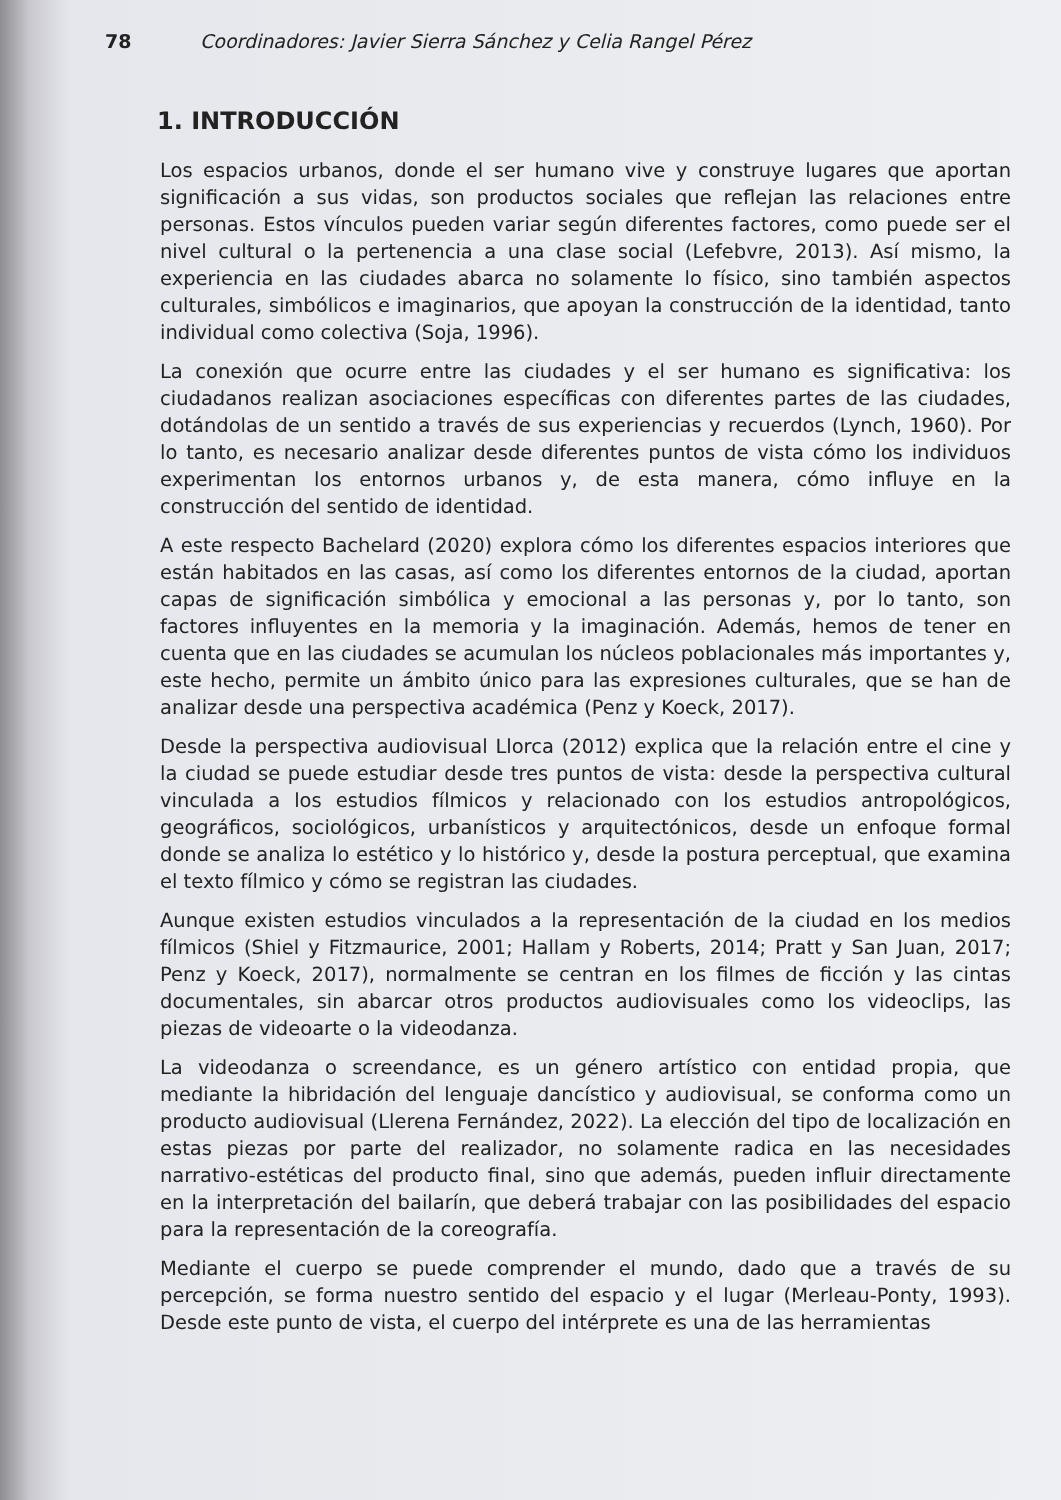78 Coordinadores: Javier Sierra Sánchez y Celia Rangel Pérez
1. INTRODUCCIÓN
Los espacios urbanos, donde el ser humano vive y construye lugares que aportan significación a sus vidas, son productos sociales que reflejan las relaciones entre personas. Estos vínculos pueden variar según diferentes factores, como puede ser el nivel cultural o la pertenencia a una clase social (Lefebvre, 2013). Así mismo, la experiencia en las ciudades abarca no solamente lo físico, sino también aspectos culturales, simbólicos e imaginarios, que apoyan la construcción de la identidad, tanto individual como colectiva (Soja, 1996).
La conexión que ocurre entre las ciudades y el ser humano es significativa: los ciudadanos realizan asociaciones específicas con diferentes partes de las ciudades, dotándolas de un sentido a través de sus experiencias y recuerdos (Lynch, 1960). Por lo tanto, es necesario analizar desde diferentes puntos de vista cómo los individuos experimentan los entornos urbanos y, de esta manera, cómo influye en la construcción del sentido de identidad.
A este respecto Bachelard (2020) explora cómo los diferentes espacios interiores que están habitados en las casas, así como los diferentes entornos de la ciudad, aportan capas de significación simbólica y emocional a las personas y, por lo tanto, son factores influyentes en la memoria y la imaginación. Además, hemos de tener en cuenta que en las ciudades se acumulan los núcleos poblacionales más importantes y, este hecho, permite un ámbito único para las expresiones culturales, que se han de analizar desde una perspectiva académica (Penz y Koeck, 2017).
Desde la perspectiva audiovisual Llorca (2012) explica que la relación entre el cine y la ciudad se puede estudiar desde tres puntos de vista: desde la perspectiva cultural vinculada a los estudios fílmicos y relacionado con los estudios antropológicos, geográficos, sociológicos, urbanísticos y arquitectónicos, desde un enfoque formal donde se analiza lo estético y lo histórico y, desde la postura perceptual, que examina el texto fílmico y cómo se registran las ciudades.
Aunque existen estudios vinculados a la representación de la ciudad en los medios fílmicos (Shiel y Fitzmaurice, 2001; Hallam y Roberts, 2014; Pratt y San Juan, 2017; Penz y Koeck, 2017), normalmente se centran en los filmes de ficción y las cintas documentales, sin abarcar otros productos audiovisuales como los videoclips, las piezas de videoarte o la videodanza.
La videodanza o screendance, es un género artístico con entidad propia, que mediante la hibridación del lenguaje dancístico y audiovisual, se conforma como un producto audiovisual (Llerena Fernández, 2022). La elección del tipo de localización en estas piezas por parte del realizador, no solamente radica en las necesidades narrativo-estéticas del producto final, sino que además, pueden influir directamente en la interpretación del bailarín, que deberá trabajar con las posibilidades del espacio para la representación de la coreografía.
Mediante el cuerpo se puede comprender el mundo, dado que a través de su percepción, se forma nuestro sentido del espacio y el lugar (Merleau-Ponty, 1993). Desde este punto de vista, el cuerpo del intérprete es una de las herramientas